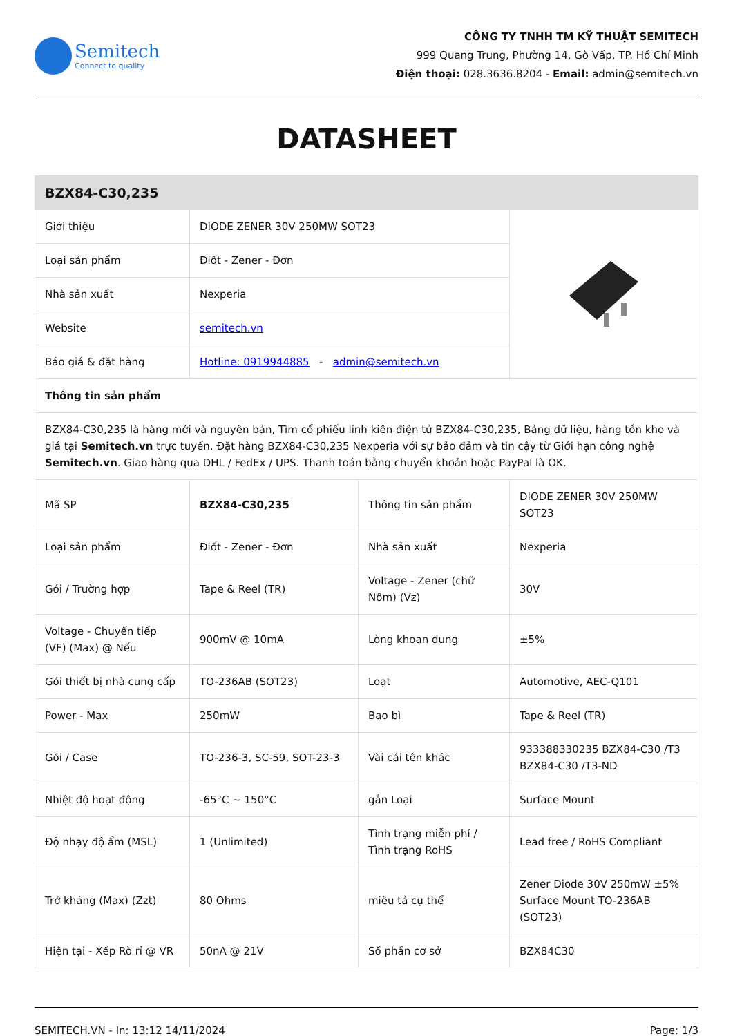Semitech
Connect to quality
CÔNG TY TNHH TM KỸ THUẬT SEMITECH
999 Quang Trung, Phường 14, Gò Vấp, TP. Hồ Chí Minh
Điện thoại: 028.3636.8204 - Email: admin@semitech.vn
DATASHEET
| BZX84-C30,235 | | | |
| --- | --- | --- | --- |
| Giới thiệu | DIODE ZENER 30V 250MW SOT23 | | |
| Loại sản phẩm | Điốt - Zener - Đơn | | |
| Nhà sản xuất | Nexperia | | |
| Website | semitech.vn | | |
| Báo giá & đặt hàng | Hotline: 0919944885 - admin@semitech.vn | | |
| Thông tin sản phẩm | | | |
| BZX84-C30,235 là hàng mới và nguyên bản, Tìm cổ phiếu linh kiện điện tử BZX84-C30,235, Bảng dữ liệu, hàng tồn kho và giá tại Semitech.vn trực tuyến, Đặt hàng BZX84-C30,235 Nexperia với sự bảo đảm và tin cậy từ Giới hạn công nghệ Semitech.vn . Giao hàng qua DHL / FedEx / UPS. Thanh toán bằng chuyển khoản hoặc PayPal là OK. | | | |
| Mã SP | BZX84-C30,235 | Thông tin sản phẩm | DIODE ZENER 30V 250MW SOT23 |
| Loại sản phẩm | Điốt - Zener - Đơn | Nhà sản xuất | Nexperia |
| Gói / Trường hợp | Tape & Reel (TR) | Voltage - Zener (chữ Nôm) (Vz) | 30V |
| Voltage - Chuyển tiếp (VF) (Max) @ Nếu | 900mV @ 10mA | Lòng khoan dung | ±5% |
| Gói thiết bị nhà cung cấp | TO-236AB (SOT23) | Loạt | Automotive, AEC-Q101 |
| Power - Max | 250mW | Bao bì | Tape & Reel (TR) |
| Gói / Case | TO-236-3, SC-59, SOT-23-3 | Vài cái tên khác | 933388330235 BZX84-C30 /T3 BZX84-C30 /T3-ND |
| Nhiệt độ hoạt động | -65°C ~ 150°C | gắn Loại | Surface Mount |
| Độ nhạy độ ẩm (MSL) | 1 (Unlimited) | Tình trạng miễn phí / Tình trạng RoHS | Lead free / RoHS Compliant |
| Trở kháng (Max) (Zzt) | 80 Ohms | miêu tả cụ thể | Zener Diode 30V 250mW ±5% Surface Mount TO-236AB (SOT23) |
| Hiện tại - Xếp Rò rỉ @ VR | 50nA @ 21V | Số phần cơ sở | BZX84C30 |
SEMITECH.VN - In: 13:12 14/11/2024 Page: 1/3